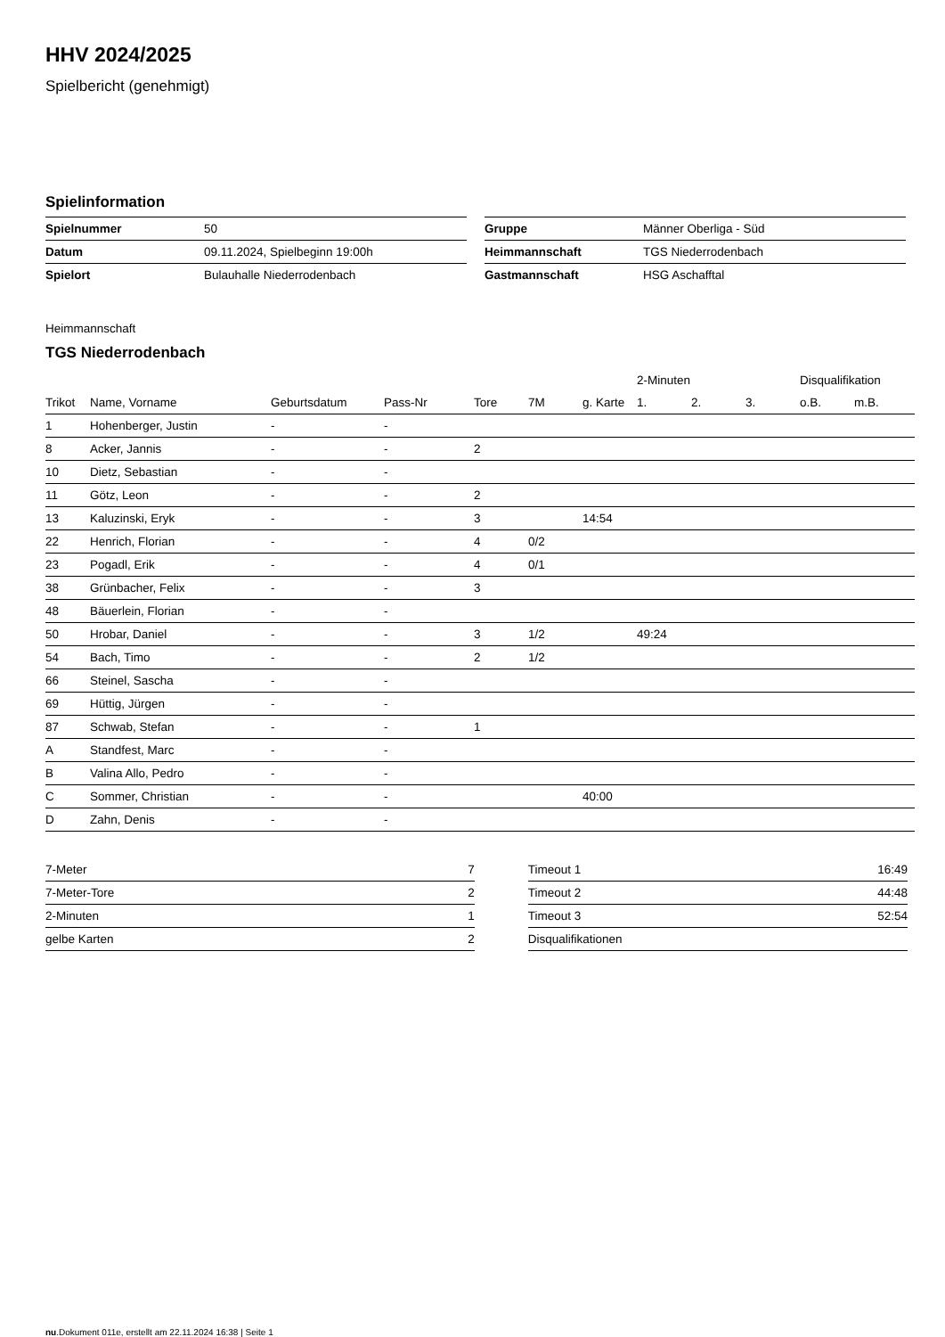HHV 2024/2025
Spielbericht (genehmigt)
Spielinformation
| Spielnummer | 50 |
| Datum | 09.11.2024, Spielbeginn 19:00h |
| Spielort | Bulauhalle Niederrodenbach |
| Gruppe | Männer Oberliga - Süd |
| Heimmannschaft | TGS Niederrodenbach |
| Gastmannschaft | HSG Aschafftal |
Heimmannschaft
TGS Niederrodenbach
| | | | | | | | 2-Minuten | | | Disqualifikation | |
| --- | --- | --- | --- | --- | --- | --- | --- | --- | --- | --- | --- |
| Trikot | Name, Vorname | Geburtsdatum | Pass-Nr | Tore | 7M | g. Karte | 1. | 2. | 3. | o.B. | m.B. |
| 1 | Hohenberger, Justin | - | - | | | | | | | | |
| 8 | Acker, Jannis | - | - | 2 | | | | | | | |
| 10 | Dietz, Sebastian | - | - | | | | | | | | |
| 11 | Götz, Leon | - | - | 2 | | | | | | | |
| 13 | Kaluzinski, Eryk | - | - | 3 | | 14:54 | | | | | |
| 22 | Henrich, Florian | - | - | 4 | 0/2 | | | | | | |
| 23 | Pogadl, Erik | - | - | 4 | 0/1 | | | | | | |
| 38 | Grünbacher, Felix | - | - | 3 | | | | | | | |
| 48 | Bäuerlein, Florian | - | - | | | | | | | | |
| 50 | Hrobar, Daniel | - | - | 3 | 1/2 | | 49:24 | | | | |
| 54 | Bach, Timo | - | - | 2 | 1/2 | | | | | | |
| 66 | Steinel, Sascha | - | - | | | | | | | | |
| 69 | Hüttig, Jürgen | - | - | | | | | | | | |
| 87 | Schwab, Stefan | - | - | 1 | | | | | | | |
| A | Standfest, Marc | - | - | | | | | | | | |
| B | Valina Allo, Pedro | - | - | | | | | | | | |
| C | Sommer, Christian | - | - | | | 40:00 | | | | | |
| D | Zahn, Denis | - | - | | | | | | | | |
| 7-Meter | 7 |
| 7-Meter-Tore | 2 |
| 2-Minuten | 1 |
| gelbe Karten | 2 |
| Timeout 1 | 16:49 |
| Timeout 2 | 44:48 |
| Timeout 3 | 52:54 |
| Disqualifikationen | |
nu.Dokument 011e, erstellt am 22.11.2024 16:38 | Seite 1